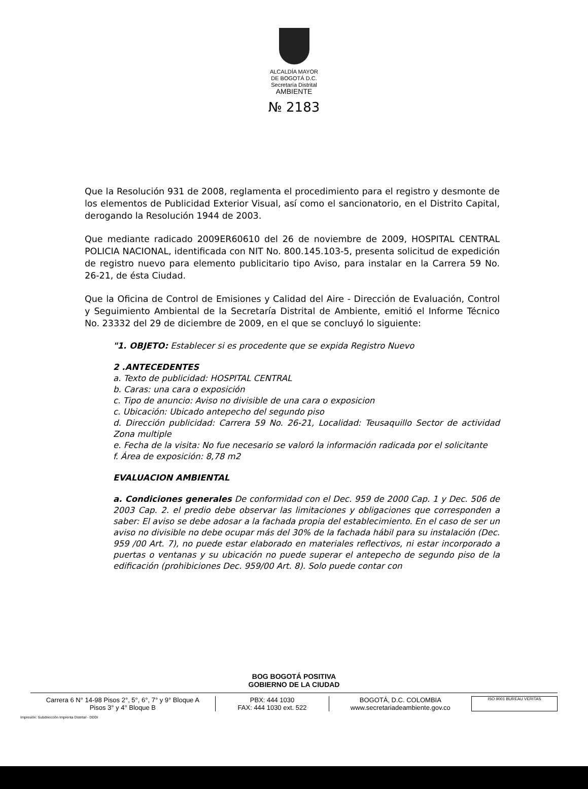ALCALDÍA MAYOR
DE BOGOTÁ D.C.
Secretaría Distrital
AMBIENTE
№ 2183
Que la Resolución 931 de 2008, reglamenta el procedimiento para el registro y desmonte de los elementos de Publicidad Exterior Visual, así como el sancionatorio, en el Distrito Capital, derogando la Resolución 1944 de 2003.
Que mediante radicado 2009ER60610 del 26 de noviembre de 2009, HOSPITAL CENTRAL POLICIA NACIONAL, identificada con NIT No. 800.145.103-5, presenta solicitud de expedición de registro nuevo para elemento publicitario tipo Aviso, para instalar en la Carrera 59 No. 26-21, de ésta Ciudad.
Que la Oficina de Control de Emisiones y Calidad del Aire - Dirección de Evaluación, Control y Seguimiento Ambiental de la Secretaría Distrital de Ambiente, emitió el Informe Técnico No. 23332 del 29 de diciembre de 2009, en el que se concluyó lo siguiente:
"1. OBJETO: Establecer si es procedente que se expida Registro Nuevo
2 .ANTECEDENTES
a. Texto de publicidad: HOSPITAL CENTRAL
b. Caras: una cara o exposición
c. Tipo de anuncio: Aviso no divisible de una cara o exposicion
c. Ubicación: Ubicado antepecho del segundo piso
d. Dirección publicidad: Carrera 59 No. 26-21, Localidad: Teusaquillo Sector de actividad Zona multiple
e. Fecha de la visita: No fue necesario se valoró la información radicada por el solicitante
f. Área de exposición: 8,78 m2
EVALUACION AMBIENTAL
a. Condiciones generales De conformidad con el Dec. 959 de 2000 Cap. 1 y Dec. 506 de 2003 Cap. 2. el predio debe observar las limitaciones y obligaciones que corresponden a saber: El aviso se debe adosar a la fachada propia del establecimiento. En el caso de ser un aviso no divisible no debe ocupar más del 30% de la fachada hábil para su instalación (Dec. 959 /00 Art. 7), no puede estar elaborado en materiales reflectivos, ni estar incorporado a puertas o ventanas y su ubicación no puede superar el antepecho de segundo piso de la edificación (prohibiciones Dec. 959/00 Art. 8). Solo puede contar con
BOG BOGOTÁ POSITIVA
GOBIERNO DE LA CIUDAD
Carrera 6 N° 14-98 Pisos 2°, 5°, 6°, 7° y 9° Bloque A
Pisos 3° y 4° Bloque B
PBX: 444 1030
FAX: 444 1030 ext. 522
BOGOTÁ, D.C. COLOMBIA
www.secretariadeambiente.gov.co
ISO 9001 BUREAU VERITAS
Impresión: Subdirección Imprenta Distrital - DDDI